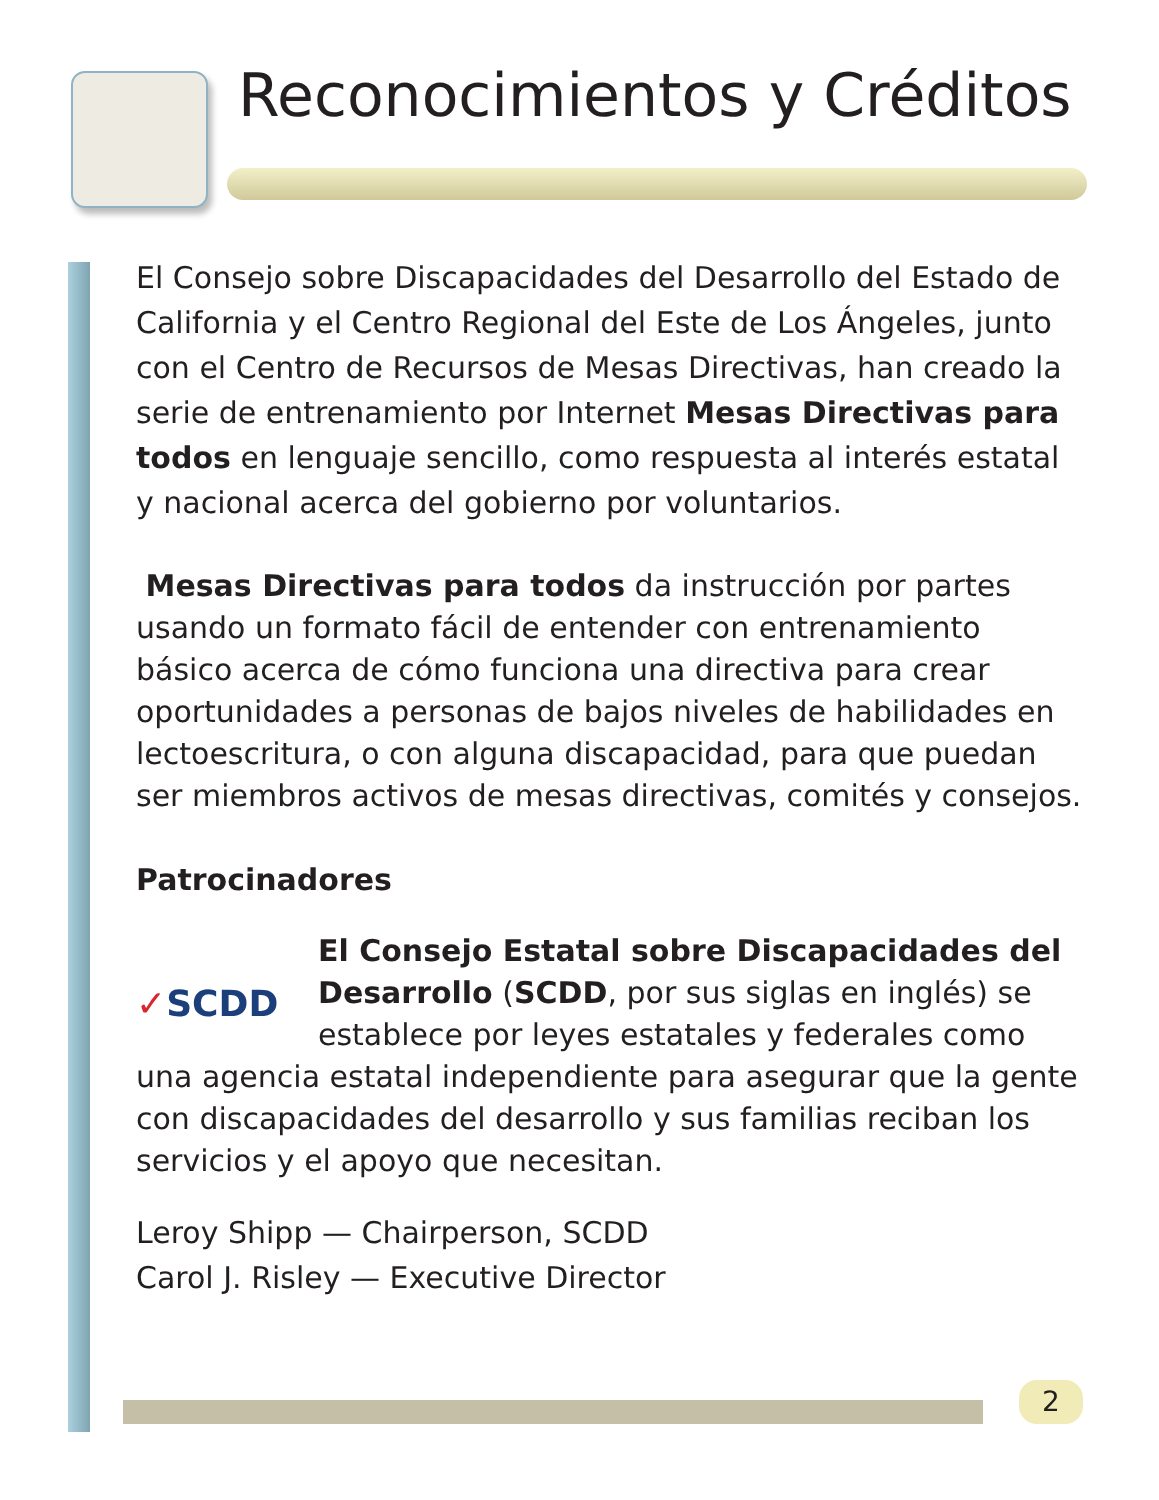Reconocimientos y Créditos
El Consejo sobre Discapacidades del Desarrollo del Estado de California y el Centro Regional del Este de Los Ángeles, junto con el Centro de Recursos de Mesas Directivas, han creado la serie de entrenamiento por Internet Mesas Directivas para todos en lenguaje sencillo, como respuesta al interés estatal y nacional acerca del gobierno por voluntarios.
Mesas Directivas para todos da instrucción por partes usando un formato fácil de entender con entrenamiento básico acerca de cómo funciona una directiva para crear oportunidades a personas de bajos niveles de habilidades en lectoescritura, o con alguna discapacidad, para que puedan ser miembros activos de mesas directivas, comités y consejos.
Patrocinadores
✓SCDD El Consejo Estatal sobre Discapacidades del Desarrollo (SCDD, por sus siglas en inglés) se establece por leyes estatales y federales como una agencia estatal independiente para asegurar que la gente con discapacidades del desarrollo y sus familias reciban los servicios y el apoyo que necesitan.
Leroy Shipp — Chairperson, SCDD
Carol J. Risley — Executive Director
2